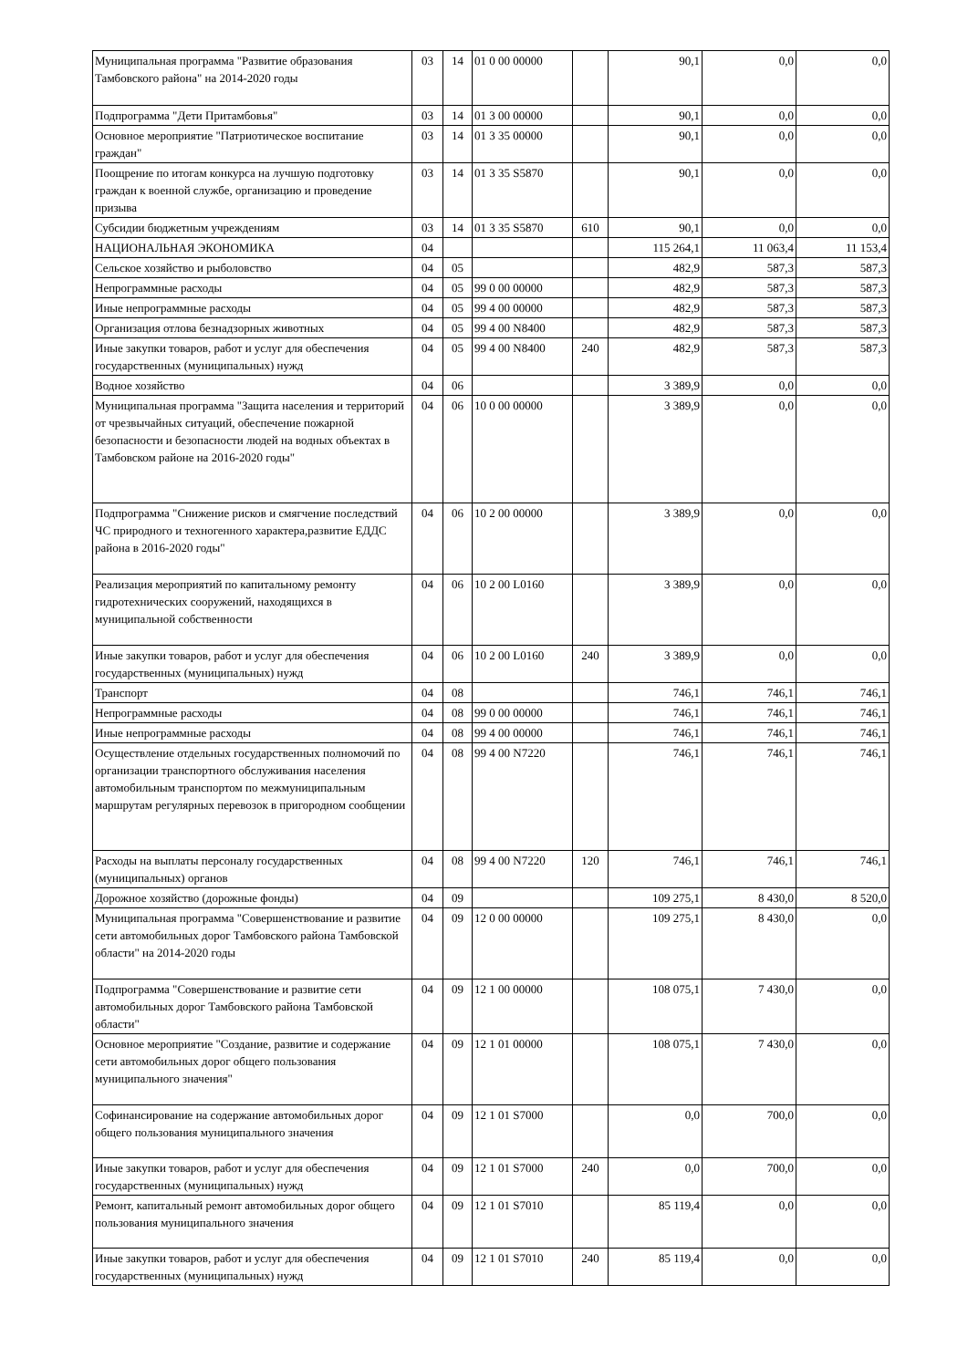| Муниципальная программа "Развитие образования Тамбовского района" на 2014-2020 годы | 03 | 14 | 01 0 00 00000 | | 90,1 | 0,0 | 0,0 |
| Подпрограмма "Дети Притамбовья" | 03 | 14 | 01 3 00 00000 | | 90,1 | 0,0 | 0,0 |
| Основное мероприятие "Патриотическое воспитание граждан" | 03 | 14 | 01 3 35 00000 | | 90,1 | 0,0 | 0,0 |
| Поощрение по итогам конкурса на лучшую подготовку граждан к военной службе, организацию и проведение призыва | 03 | 14 | 01 3 35 S5870 | | 90,1 | 0,0 | 0,0 |
| Субсидии бюджетным учреждениям | 03 | 14 | 01 3 35 S5870 | 610 | 90,1 | 0,0 | 0,0 |
| НАЦИОНАЛЬНАЯ ЭКОНОМИКА | 04 | | | | 115 264,1 | 11 063,4 | 11 153,4 |
| Сельское хозяйство и рыболовство | 04 | 05 | | | 482,9 | 587,3 | 587,3 |
| Непрограммные расходы | 04 | 05 | 99 0 00 00000 | | 482,9 | 587,3 | 587,3 |
| Иные непрограммные расходы | 04 | 05 | 99 4 00 00000 | | 482,9 | 587,3 | 587,3 |
| Организация отлова безнадзорных животных | 04 | 05 | 99 4 00 N8400 | | 482,9 | 587,3 | 587,3 |
| Иные закупки товаров, работ и услуг для обеспечения государственных (муниципальных) нужд | 04 | 05 | 99 4 00 N8400 | 240 | 482,9 | 587,3 | 587,3 |
| Водное хозяйство | 04 | 06 | | | 3 389,9 | 0,0 | 0,0 |
| Муниципальная программа "Защита населения и территорий от чрезвычайных ситуаций, обеспечение пожарной безопасности и безопасности людей на водных объектах в Тамбовском районе на 2016-2020 годы" | 04 | 06 | 10 0 00 00000 | | 3 389,9 | 0,0 | 0,0 |
| Подпрограмма "Снижение рисков и смягчение последствий ЧС природного и техногенного характера,развитие ЕДДС района в 2016-2020 годы" | 04 | 06 | 10 2 00 00000 | | 3 389,9 | 0,0 | 0,0 |
| Реализация мероприятий по капитальному ремонту гидротехнических сооружений, находящихся в муниципальной собственности | 04 | 06 | 10 2 00 L0160 | | 3 389,9 | 0,0 | 0,0 |
| Иные закупки товаров, работ и услуг для обеспечения государственных (муниципальных) нужд | 04 | 06 | 10 2 00 L0160 | 240 | 3 389,9 | 0,0 | 0,0 |
| Транспорт | 04 | 08 | | | 746,1 | 746,1 | 746,1 |
| Непрограммные расходы | 04 | 08 | 99 0 00 00000 | | 746,1 | 746,1 | 746,1 |
| Иные непрограммные расходы | 04 | 08 | 99 4 00 00000 | | 746,1 | 746,1 | 746,1 |
| Осуществление отдельных государственных полномочий по организации транспортного обслуживания населения автомобильным транспортом по межмуниципальным маршрутам регулярных перевозок в пригородном сообщении | 04 | 08 | 99 4 00 N7220 | | 746,1 | 746,1 | 746,1 |
| Расходы на выплаты персоналу государственных (муниципальных) органов | 04 | 08 | 99 4 00 N7220 | 120 | 746,1 | 746,1 | 746,1 |
| Дорожное хозяйство (дорожные фонды) | 04 | 09 | | | 109 275,1 | 8 430,0 | 8 520,0 |
| Муниципальная программа "Совершенствование и развитие сети автомобильных дорог Тамбовского района Тамбовской области" на 2014-2020 годы | 04 | 09 | 12 0 00 00000 | | 109 275,1 | 8 430,0 | 0,0 |
| Подпрограмма "Совершенствование и развитие сети автомобильных дорог Тамбовского района Тамбовской области" | 04 | 09 | 12 1 00 00000 | | 108 075,1 | 7 430,0 | 0,0 |
| Основное мероприятие "Создание, развитие и содержание сети автомобильных дорог общего пользования муниципального значения" | 04 | 09 | 12 1 01 00000 | | 108 075,1 | 7 430,0 | 0,0 |
| Софинансирование на содержание автомобильных дорог общего пользования муниципального значения | 04 | 09 | 12 1 01 S7000 | | 0,0 | 700,0 | 0,0 |
| Иные закупки товаров, работ и услуг для обеспечения государственных (муниципальных) нужд | 04 | 09 | 12 1 01 S7000 | 240 | 0,0 | 700,0 | 0,0 |
| Ремонт, капитальный ремонт автомобильных дорог общего пользования муниципального значения | 04 | 09 | 12 1 01 S7010 | | 85 119,4 | 0,0 | 0,0 |
| Иные закупки товаров, работ и услуг для обеспечения государственных (муниципальных) нужд | 04 | 09 | 12 1 01 S7010 | 240 | 85 119,4 | 0,0 | 0,0 |